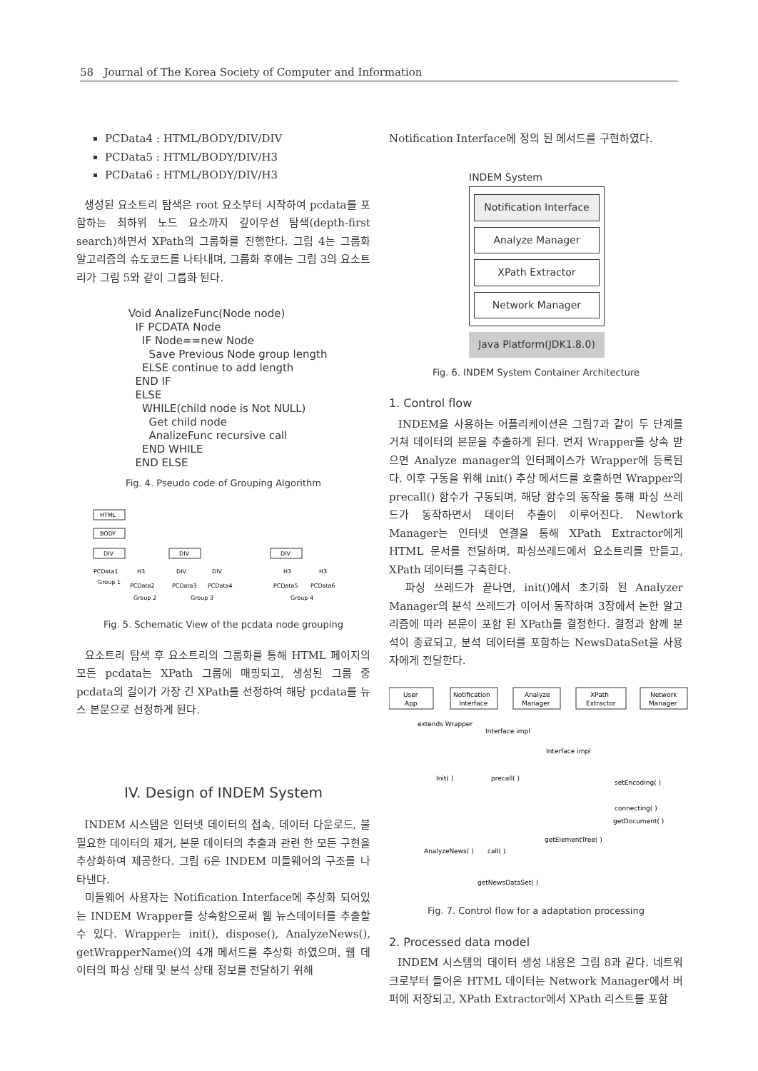58 Journal of The Korea Society of Computer and Information
PCData4 : HTML/BODY/DIV/DIV
PCData5 : HTML/BODY/DIV/H3
PCData6 : HTML/BODY/DIV/H3
생성된 요소트리 탐색은 root 요소부터 시작하여 pcdata를 포함하는 최하위 노드 요소까지 깊이우선 탐색(depth-first search)하면서 XPath의 그룹화를 진행한다. 그림 4는 그룹화 알고리즘의 슈도코드를 나타내며, 그룹화 후에는 그림 3의 요소트리가 그림 5와 같이 그룹화 된다.
Void AnalizeFunc(Node node) IF PCDATA Node IF Node==new Node Save Previous Node group length ELSE continue to add length END IF ELSE WHILE(child node is Not NULL) Get child node AnalizeFunc recursive call END WHILE END ELSE
Fig. 4. Pseudo code of Grouping Algorithm
HTML
BODY
DIV
DIV
DIV
PCData1
H3
DIV
DIV
H3
H3
PCData2
PCData3
PCData4
PCData5
PCData6
Group 1
Group 2
Group 3
Group 4
Fig. 5. Schematic View of the pcdata node grouping
요소트리 탐색 후 요소트리의 그룹화를 통해 HTML 페이지의 모든 pcdata는 XPath 그룹에 매핑되고, 생성된 그룹 중 pcdata의 길이가 가장 긴 XPath를 선정하여 해당 pcdata를 뉴스 본문으로 선정하게 된다.
IV. Design of INDEM System
INDEM 시스템은 인터넷 데이터의 접속, 데이터 다운로드, 불필요한 데이터의 제거, 본문 데이터의 추출과 관련 한 모든 구현을 추상화하여 제공한다. 그림 6은 INDEM 미들웨어의 구조를 나타낸다.
미들웨어 사용자는 Notification Interface에 추상화 되어있는 INDEM Wrapper를 상속함으로써 웹 뉴스데이터를 추출할 수 있다. Wrapper는 init(), dispose(), AnalyzeNews(), getWrapperName()의 4개 메서드를 추상화 하였으며, 웹 데이터의 파싱 상태 및 분석 상태 정보를 전달하기 위해
Notification Interface에 정의 된 메서드를 구현하였다.
INDEM System
Notification Interface
Analyze Manager
XPath Extractor
Network Manager
Java Platform(JDK1.8.0)
Fig. 6. INDEM System Container Architecture
1. Control flow
INDEM을 사용하는 어플리케이션은 그림7과 같이 두 단계를 거쳐 데이터의 본문을 추출하게 된다. 먼저 Wrapper를 상속 받으면 Analyze manager의 인터페이스가 Wrapper에 등록된다. 이후 구동을 위해 init() 추상 메서드를 호출하면 Wrapper의 precall() 함수가 구동되며, 해당 함수의 동작을 통해 파싱 쓰레드가 동작하면서 데이터 추출이 이루어진다. Newtork Manager는 인터넷 연결을 통해 XPath Extractor에게 HTML 문서를 전달하며, 파싱쓰레드에서 요소트리를 만들고, XPath 데이터를 구축한다.
파싱 쓰레드가 끝나면, init()에서 초기화 된 Analyzer Manager의 분석 쓰레드가 이어서 동작하며 3장에서 논한 알고리즘에 따라 본문이 포함 된 XPath를 결정한다. 결정과 함께 분석이 종료되고, 분석 데이터를 포함하는 NewsDataSet을 사용자에게 전달한다.
User
App
Notification
Interface
Analyze
Manager
XPath
Extractor
Network
Manager
extends Wrapper
Interface impl
Interface impl
Init( )
precall( )
setEncoding( )
connecting( )
getDocument( )
getElementTree( )
AnalyzeNews( )
call( )
getNewsDataSet( )
Fig. 7. Control flow for a adaptation processing
2. Processed data model
INDEM 시스템의 데이터 생성 내용은 그림 8과 같다. 네트워크로부터 들어온 HTML 데이터는 Network Manager에서 버퍼에 저장되고, XPath Extractor에서 XPath 리스트를 포함